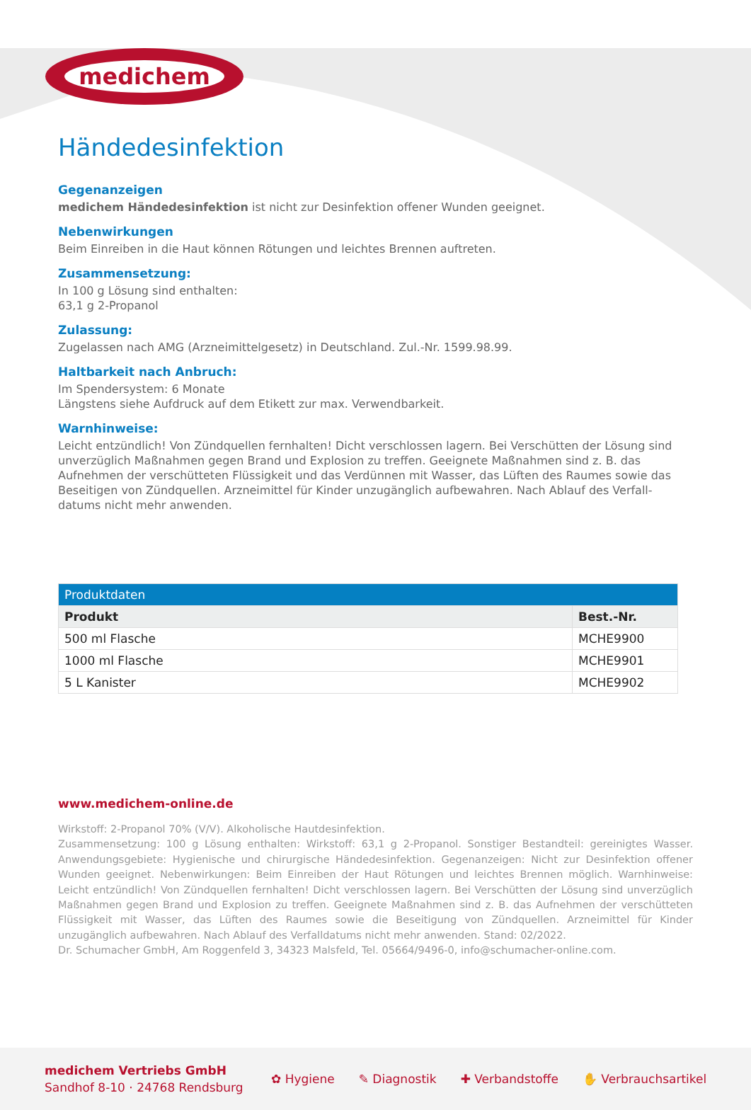medichem
Händedesinfektion
Gegenanzeigen
medichem Händedesinfektion ist nicht zur Desinfektion offener Wunden geeignet.
Nebenwirkungen
Beim Einreiben in die Haut können Rötungen und leichtes Brennen auftreten.
Zusammensetzung:
In 100 g Lösung sind enthalten:
63,1 g 2-Propanol
Zulassung:
Zugelassen nach AMG (Arzneimittelgesetz) in Deutschland. Zul.-Nr. 1599.98.99.
Haltbarkeit nach Anbruch:
Im Spendersystem: 6 Monate
Längstens siehe Aufdruck auf dem Etikett zur max. Verwendbarkeit.
Warnhinweise:
Leicht entzündlich! Von Zündquellen fernhalten! Dicht verschlossen lagern. Bei Verschütten der Lösung sind unverzüglich Maßnahmen gegen Brand und Explosion zu treffen. Geeignete Maßnahmen sind z. B. das Aufnehmen der verschütteten Flüssigkeit und das Verdünnen mit Wasser, das Lüften des Raumes sowie das Beseitigen von Zündquellen. Arzneimittel für Kinder unzugänglich aufbewahren. Nach Ablauf des Verfall-datums nicht mehr anwenden.
| Produktdaten | |
| --- | --- |
| Produkt | Best.-Nr. |
| 500 ml Flasche | MCHE9900 |
| 1000 ml Flasche | MCHE9901 |
| 5 L Kanister | MCHE9902 |
www.medichem-online.de
Wirkstoff: 2-Propanol 70% (V/V). Alkoholische Hautdesinfektion.
Zusammensetzung: 100 g Lösung enthalten: Wirkstoff: 63,1 g 2-Propanol. Sonstiger Bestandteil: gereinigtes Wasser. Anwendungsgebiete: Hygienische und chirurgische Händedesinfektion. Gegenanzeigen: Nicht zur Desinfektion offener Wunden geeignet. Nebenwirkungen: Beim Einreiben der Haut Rötungen und leichtes Brennen möglich. Warnhinweise: Leicht entzündlich! Von Zündquellen fernhalten! Dicht verschlossen lagern. Bei Verschütten der Lösung sind unverzüglich Maßnahmen gegen Brand und Explosion zu treffen. Geeignete Maßnahmen sind z. B. das Aufnehmen der verschütteten Flüssigkeit mit Wasser, das Lüften des Raumes sowie die Beseitigung von Zündquellen. Arzneimittel für Kinder unzugänglich aufbewahren. Nach Ablauf des Verfalldatums nicht mehr anwenden. Stand: 02/2022.
Dr. Schumacher GmbH, Am Roggenfeld 3, 34323 Malsfeld, Tel. 05664/9496-0, info@schumacher-online.com.
medichem Vertriebs GmbH
Sandhof 8-10 · 24768 Rendsburg
✿ Hygiene ✎ Diagnostik ✚ Verbandstoffe ✋ Verbrauchsartikel